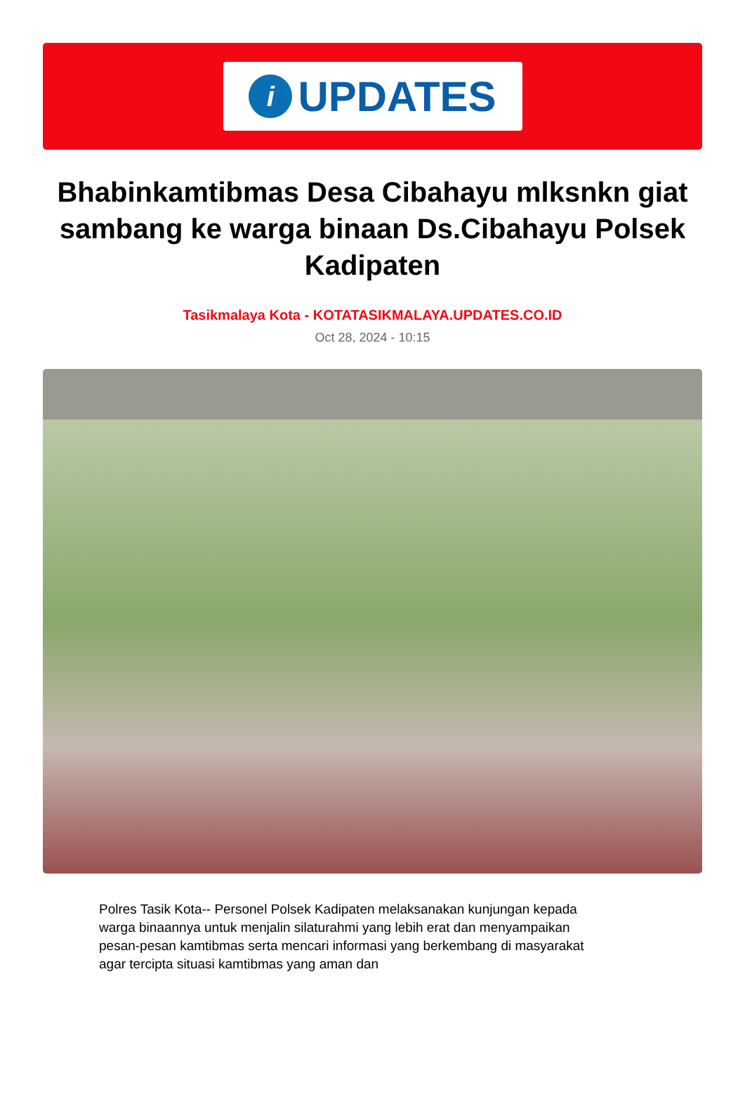i
UPDATES
Bhabinkamtibmas Desa Cibahayu mlksnkn giat sambang ke warga binaan Ds.Cibahayu Polsek Kadipaten
Tasikmalaya Kota - KOTATASIKMALAYA.UPDATES.CO.ID
Oct 28, 2024 - 10:15
Polres Tasik Kota-- Personel Polsek Kadipaten melaksanakan kunjungan kepada warga binaannya untuk menjalin silaturahmi yang lebih erat dan menyampaikan pesan-pesan kamtibmas serta mencari informasi yang berkembang di masyarakat agar tercipta situasi kamtibmas yang aman dan